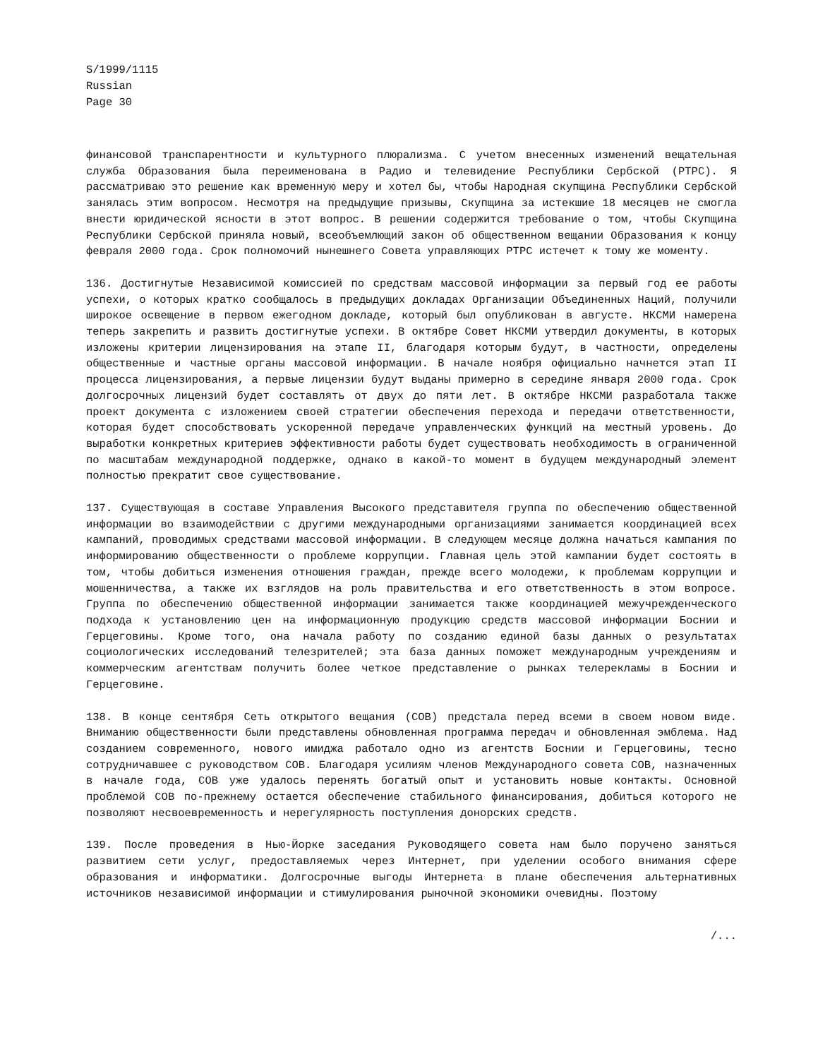S/1999/1115
Russian
Page 30
финансовой транспарентности и культурного плюрализма. С учетом внесенных изменений вещательная служба Образования была переименована в Радио и телевидение Республики Сербской (РТРС). Я рассматриваю это решение как временную меру и хотел бы, чтобы Народная скупщина Республики Сербской занялась этим вопросом. Несмотря на предыдущие призывы, Скупщина за истекшие 18 месяцев не смогла внести юридической ясности в этот вопрос. В решении содержится требование о том, чтобы Скупщина Республики Сербской приняла новый, всеобъемлющий закон об общественном вещании Образования к концу февраля 2000 года. Срок полномочий нынешнего Совета управляющих РТРС истечет к тому же моменту.
136. Достигнутые Независимой комиссией по средствам массовой информации за первый год ее работы успехи, о которых кратко сообщалось в предыдущих докладах Организации Объединенных Наций, получили широкое освещение в первом ежегодном докладе, который был опубликован в августе. НКСМИ намерена теперь закрепить и развить достигнутые успехи. В октябре Совет НКСМИ утвердил документы, в которых изложены критерии лицензирования на этапе II, благодаря которым будут, в частности, определены общественные и частные органы массовой информации. В начале ноября официально начнется этап II процесса лицензирования, а первые лицензии будут выданы примерно в середине января 2000 года. Срок долгосрочных лицензий будет составлять от двух до пяти лет. В октябре НКСМИ разработала также проект документа с изложением своей стратегии обеспечения перехода и передачи ответственности, которая будет способствовать ускоренной передаче управленческих функций на местный уровень. До выработки конкретных критериев эффективности работы будет существовать необходимость в ограниченной по масштабам международной поддержке, однако в какой-то момент в будущем международный элемент полностью прекратит свое существование.
137. Существующая в составе Управления Высокого представителя группа по обеспечению общественной информации во взаимодействии с другими международными организациями занимается координацией всех кампаний, проводимых средствами массовой информации. В следующем месяце должна начаться кампания по информированию общественности о проблеме коррупции. Главная цель этой кампании будет состоять в том, чтобы добиться изменения отношения граждан, прежде всего молодежи, к проблемам коррупции и мошенничества, а также их взглядов на роль правительства и его ответственность в этом вопросе. Группа по обеспечению общественной информации занимается также координацией межучрежденческого подхода к установлению цен на информационную продукцию средств массовой информации Боснии и Герцеговины. Кроме того, она начала работу по созданию единой базы данных о результатах социологических исследований телезрителей; эта база данных поможет международным учреждениям и коммерческим агентствам получить более четкое представление о рынках телерекламы в Боснии и Герцеговине.
138. В конце сентября Сеть открытого вещания (СОВ) предстала перед всеми в своем новом виде. Вниманию общественности были представлены обновленная программа передач и обновленная эмблема. Над созданием современного, нового имиджа работало одно из агентств Боснии и Герцеговины, тесно сотрудничавшее с руководством СОВ. Благодаря усилиям членов Международного совета СОВ, назначенных в начале года, СОВ уже удалось перенять богатый опыт и установить новые контакты. Основной проблемой СОВ по-прежнему остается обеспечение стабильного финансирования, добиться которого не позволяют несвоевременность и нерегулярность поступления донорских средств.
139. После проведения в Нью-Йорке заседания Руководящего совета нам было поручено заняться развитием сети услуг, предоставляемых через Интернет, при уделении особого внимания сфере образования и информатики. Долгосрочные выгоды Интернета в плане обеспечения альтернативных источников независимой информации и стимулирования рыночной экономики очевидны. Поэтому
/...